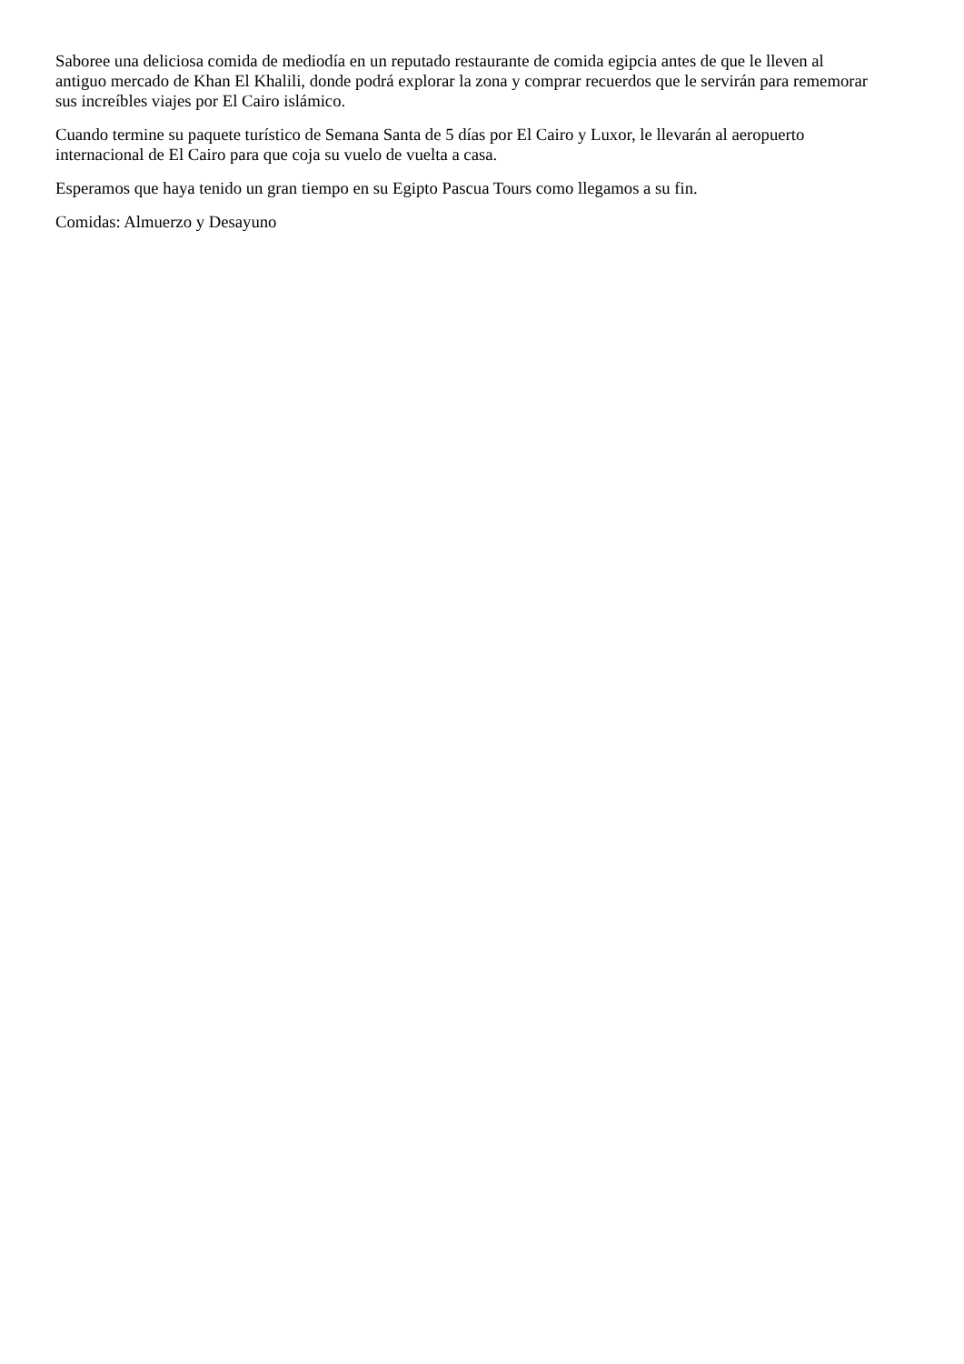Saboree una deliciosa comida de mediodía en un reputado restaurante de comida egipcia antes de que le lleven al antiguo mercado de Khan El Khalili, donde podrá explorar la zona y comprar recuerdos que le servirán para rememorar sus increíbles viajes por El Cairo islámico.
Cuando termine su paquete turístico de Semana Santa de 5 días por El Cairo y Luxor, le llevarán al aeropuerto internacional de El Cairo para que coja su vuelo de vuelta a casa.
Esperamos que haya tenido un gran tiempo en su Egipto Pascua Tours como llegamos a su fin.
Comidas: Almuerzo y Desayuno